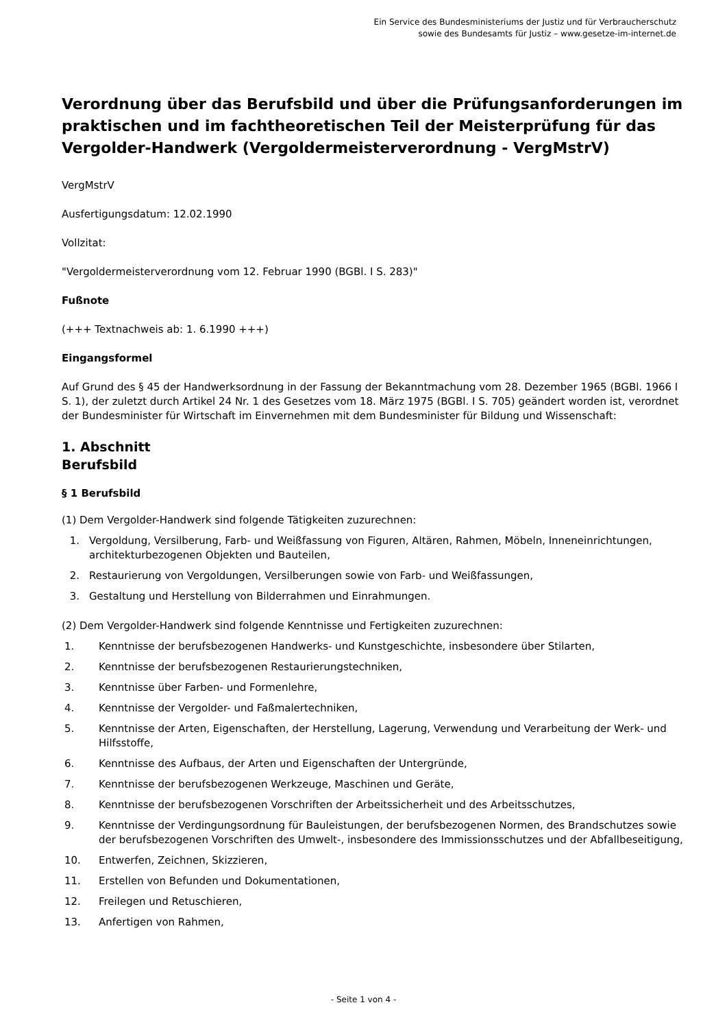Ein Service des Bundesministeriums der Justiz und für Verbraucherschutz
sowie des Bundesamts für Justiz – www.gesetze-im-internet.de
Verordnung über das Berufsbild und über die Prüfungsanforderungen im praktischen und im fachtheoretischen Teil der Meisterprüfung für das Vergolder-Handwerk (Vergoldermeisterverordnung - VergMstrV)
VergMstrV
Ausfertigungsdatum: 12.02.1990
Vollzitat:
"Vergoldermeisterverordnung vom 12. Februar 1990 (BGBl. I S. 283)"
Fußnote
(+++ Textnachweis ab: 1. 6.1990 +++)
Eingangsformel
Auf Grund des § 45 der Handwerksordnung in der Fassung der Bekanntmachung vom 28. Dezember 1965 (BGBl. 1966 I S. 1), der zuletzt durch Artikel 24 Nr. 1 des Gesetzes vom 18. März 1975 (BGBl. I S. 705) geändert worden ist, verordnet der Bundesminister für Wirtschaft im Einvernehmen mit dem Bundesminister für Bildung und Wissenschaft:
1. Abschnitt
Berufsbild
§ 1 Berufsbild
(1) Dem Vergolder-Handwerk sind folgende Tätigkeiten zuzurechnen:
1. Vergoldung, Versilberung, Farb- und Weißfassung von Figuren, Altären, Rahmen, Möbeln, Inneneinrichtungen, architekturbezogenen Objekten und Bauteilen,
2. Restaurierung von Vergoldungen, Versilberungen sowie von Farb- und Weißfassungen,
3. Gestaltung und Herstellung von Bilderrahmen und Einrahmungen.
(2) Dem Vergolder-Handwerk sind folgende Kenntnisse und Fertigkeiten zuzurechnen:
1. Kenntnisse der berufsbezogenen Handwerks- und Kunstgeschichte, insbesondere über Stilarten,
2. Kenntnisse der berufsbezogenen Restaurierungstechniken,
3. Kenntnisse über Farben- und Formenlehre,
4. Kenntnisse der Vergolder- und Faßmalertechniken,
5. Kenntnisse der Arten, Eigenschaften, der Herstellung, Lagerung, Verwendung und Verarbeitung der Werk- und Hilfsstoffe,
6. Kenntnisse des Aufbaus, der Arten und Eigenschaften der Untergründe,
7. Kenntnisse der berufsbezogenen Werkzeuge, Maschinen und Geräte,
8. Kenntnisse der berufsbezogenen Vorschriften der Arbeitssicherheit und des Arbeitsschutzes,
9. Kenntnisse der Verdingungsordnung für Bauleistungen, der berufsbezogenen Normen, des Brandschutzes sowie der berufsbezogenen Vorschriften des Umwelt-, insbesondere des Immissionsschutzes und der Abfallbeseitigung,
10. Entwerfen, Zeichnen, Skizzieren,
11. Erstellen von Befunden und Dokumentationen,
12. Freilegen und Retuschieren,
13. Anfertigen von Rahmen,
- Seite 1 von 4 -